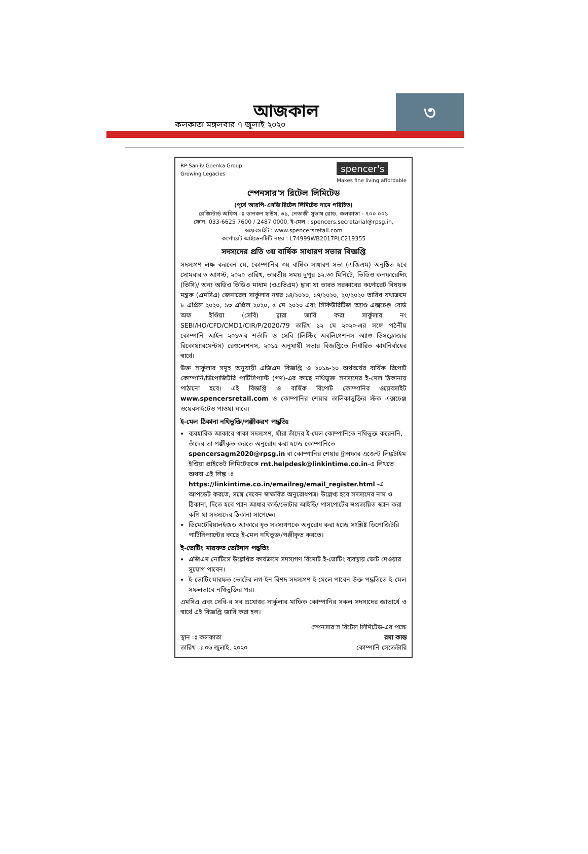আজকাল
কলকাতা মঙ্গলবার ৭ জুলাই ২০২০
৩
RP-Sanjiv Goenka Group
Growing Legacies
spencer's
Makes fine living affordable
স্পেনসার'স রিটেল লিমিটেড
(পূর্বে আরপি-এসজি রিটেল লিমিটেড নামে পরিচিত)
রেজিস্টার্ড অফিস ঃ ডানকন হাউস, ৩১, নেতাজী সুভাষ রোড, কলকাতা - ৭০০ ০০১
ফোন: 033-6625 7600 / 2487 0000, ই-মেল : spencers.secretarial@rpsg.in,
ওয়েবসাইট : www.spencersretail.com
কর্পোরেট আইডেনটিটি নম্বর : L74999WB2017PLC219355
সদস্যদের প্রতি ৩য় বার্ষিক সাধারণ সভার বিজ্ঞপ্তি
সদস্যগণ লক্ষ করবেন যে, কোম্পানির ৩য় বার্ষিক সাধারণ সভা (এজিএম) অনুষ্ঠিত হবে সোমবার ৩ আগস্ট, ২০২০ তারিখ, ভারতীয় সময় দুপুর ১২.৩০ মিনিটে, ভিডিও কনফারেন্সিং (ভিসি)/ অন্য অডিও ভিডিও মাধ্যম (ওএভিএম) দ্বারা যা ভারত সরকারের কর্পোরেট বিষয়ক মন্ত্রক (এমসিএ) জেনারেল সার্কুলার নম্বর ১৪/২০২০, ১৭/২০২০, ২০/২০২০ তারিখ যথাক্রমে ৮ এপ্রিল ২০২০, ১৩ এপ্রিল ২০২০, ৫ মে ২০২০ এবং সিকিউরিটিজ অ্যাণ্ড এক্সচেঞ্জ বোর্ড অফ ইণ্ডিয়া (সেবি) দ্বারা জারি করা সার্কুলার নং SEBI/HO/CFD/CMD1/CIR/P/2020/79 তারিখ ১২ মে ২০২০-এর সঙ্গে পঠনীয় কোম্পানি আইন ২০১৩-র শর্তাদি ও সেবি (লিস্টিং অবলিগেশনস অ্যাণ্ড ডিসক্লোজার রিকোয়্যারমেন্টস) রেগুলেশনস, ২০১৫ অনুযায়ী সভার বিজ্ঞপ্তিতে নির্ধারিত কার্যনির্বাহের স্বার্থে।
উক্ত সার্কুলার সমূহ অনুযায়ী এজিএম বিজ্ঞপ্তি ও ২০১৯-২০ অর্থবর্ষের বার্ষিক রিপোর্ট কোম্পানি/ডিপোজিটরি পার্টিসিপ্যান্ট (গণ)-এর কাছে নথিভুক্ত সদস্যদের ই-মেল ঠিকানায় পাঠানো হবে। এই বিজ্ঞপ্তি ও বার্ষিক রিপোর্ট কোম্পানির ওয়েবসাইট www.spencersretail.com ও কোম্পানির শেয়ার তালিকাভুক্তির স্টক এক্সচেঞ্জ ওয়েবসাইটেও পাওয়া যাবে।
ই-মেল ঠিকানা নথিভুক্তি/পঞ্জীকরণ পদ্ধতিঃ
ব্যবহারিক আকারে থাকা সদস্যগণ, যাঁরা তাঁদের ই-মেল কোম্পানিতে নথিভুক্ত করেননি, তাঁদের তা পঞ্জীকৃত করতে অনুরোধ করা হচ্ছে কোম্পানিতে spencersagm2020@rpsg.in বা কোম্পানির শেয়ার ট্রান্সফার এজেন্ট লিঙ্কটাইম ইণ্ডিয়া প্রাইভেট লিমিটেডকে rnt.helpdesk@linkintime.co.in-এ লিখতে অথবা এই লিঙ্ক ঃ https://linkintime.co.in/emailreg/email_register.html -এ আপডেট করতে, সঙ্গে দেবেন স্বাক্ষরিত অনুরোধপত্র। উল্লেখ্য হবে সদস্যদের নাম ও ঠিকানা, দিতে হবে প্যান আধার কার্ড/ভোটার আইডি/ পাসপোর্টের স্বপ্রত্যয়িত স্ক্যান করা কপি যা সদস্যদের ঠিকানা সাপেক্ষে।
ডিমেটেরিয়ালইজড আকারে ধৃত সদস্যগণকে অনুরোধ করা হচ্ছে সংশ্লিষ্ট ডিপোজিটরি পার্টিসিপ্যান্টের কাছে ই-মেল নথিভুক্ত/পঞ্জীকৃত করতে।
ই-ভোটিং মারফত ভোটদান পদ্ধতিঃ
এজিএম নোটিসে উল্লেখিত কার্যক্রমে সদস্যগণ রিমোট ই-ভোটিং ব্যবস্থায় ভোট দেওয়ার সুযোগ পাবেন।
ই-ভোটিং মারফত ভোটের লগ-ইন বিশদ সদস্যগণ ই-মেলে পাবেন উক্ত পদ্ধতিতে ই-মেল সফলভাবে নথিভুক্তির পর।
এমসিএ এবং সেবি-র সব প্রযোজ্য সার্কুলার মাফিক কোম্পানির সকল সদস্যদের জ্ঞাতার্থে ও স্বার্থে এই বিজ্ঞপ্তি জারি করা হল।
স্থান ঃ কলকাতা
তারিখ ঃ ০৬ জুলাই, ২০২০
স্পেনসার'স রিটেল লিমিটেড-এর পক্ষে
রমা কান্ত
কোম্পানি সেক্রেটারি